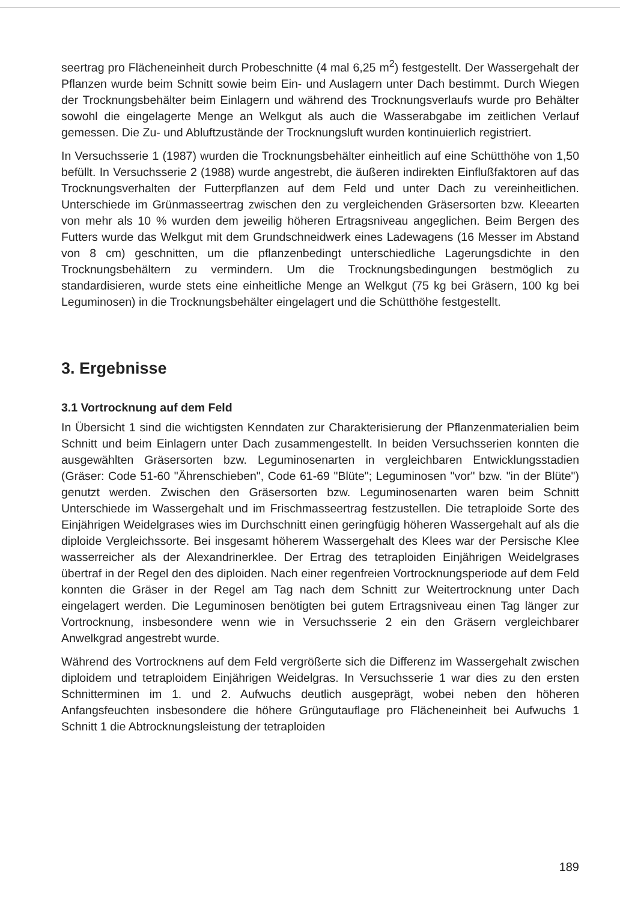seertrag pro Flächeneinheit durch Probeschnitte (4 mal 6,25 m<sup>2</sup>) festgestellt. Der Wassergehalt der Pflanzen wurde beim Schnitt sowie beim Ein- und Auslagern unter Dach bestimmt. Durch Wiegen der Trocknungsbehälter beim Einlagern und während des Trocknungsverlaufs wurde pro Behälter sowohl die eingelagerte Menge an Welkgut als auch die Wasserabgabe im zeitlichen Verlauf gemessen. Die Zu- und Abluftzustände der Trocknungsluft wurden kontinuierlich registriert.
In Versuchsserie 1 (1987) wurden die Trocknungsbehälter einheitlich auf eine Schütthöhe von 1,50 befüllt. In Versuchsserie 2 (1988) wurde angestrebt, die äußeren indirekten Einflußfaktoren auf das Trocknungsverhalten der Futterpflanzen auf dem Feld und unter Dach zu vereinheitlichen. Unterschiede im Grünmasseertrag zwischen den zu vergleichenden Gräsersorten bzw. Kleearten von mehr als 10 % wurden dem jeweilig höheren Ertragsniveau angeglichen. Beim Bergen des Futters wurde das Welkgut mit dem Grundschneidwerk eines Ladewagens (16 Messer im Abstand von 8 cm) geschnitten, um die pflanzenbedingt unterschiedliche Lagerungsdichte in den Trocknungsbehältern zu vermindern. Um die Trocknungsbedingungen bestmöglich zu standardisieren, wurde stets eine einheitliche Menge an Welkgut (75 kg bei Gräsern, 100 kg bei Leguminosen) in die Trocknungsbehälter eingelagert und die Schütthöhe festgestellt.
3. Ergebnisse
3.1 Vortrocknung auf dem Feld
In Übersicht 1 sind die wichtigsten Kenndaten zur Charakterisierung der Pflanzenmaterialien beim Schnitt und beim Einlagern unter Dach zusammengestellt. In beiden Versuchsserien konnten die ausgewählten Gräsersorten bzw. Leguminosenarten in vergleichbaren Entwicklungsstadien (Gräser: Code 51-60 "Ährenschieben", Code 61-69 "Blüte"; Leguminosen "vor" bzw. "in der Blüte") genutzt werden. Zwischen den Gräsersorten bzw. Leguminosenarten waren beim Schnitt Unterschiede im Wassergehalt und im Frischmasseertrag festzustellen. Die tetraploide Sorte des Einjährigen Weidelgrases wies im Durchschnitt einen geringfügig höheren Wassergehalt auf als die diploide Vergleichssorte. Bei insgesamt höherem Wassergehalt des Klees war der Persische Klee wasserreicher als der Alexandrinerklee. Der Ertrag des tetraploiden Einjährigen Weidelgrases übertraf in der Regel den des diploiden. Nach einer regenfreien Vortrocknungsperiode auf dem Feld konnten die Gräser in der Regel am Tag nach dem Schnitt zur Weitertrocknung unter Dach eingelagert werden. Die Leguminosen benötigten bei gutem Ertragsniveau einen Tag länger zur Vortrocknung, insbesondere wenn wie in Versuchsserie 2 ein den Gräsern vergleichbarer Anwelkgrad angestrebt wurde.
Während des Vortrocknens auf dem Feld vergrößerte sich die Differenz im Wassergehalt zwischen diploidem und tetraploidem Einjährigen Weidelgras. In Versuchsserie 1 war dies zu den ersten Schnitterminen im 1. und 2. Aufwuchs deutlich ausgeprägt, wobei neben den höheren Anfangsfeuchten insbesondere die höhere Grüngutauflage pro Flächeneinheit bei Aufwuchs 1 Schnitt 1 die Abtrocknungsleistung der tetraploiden
189